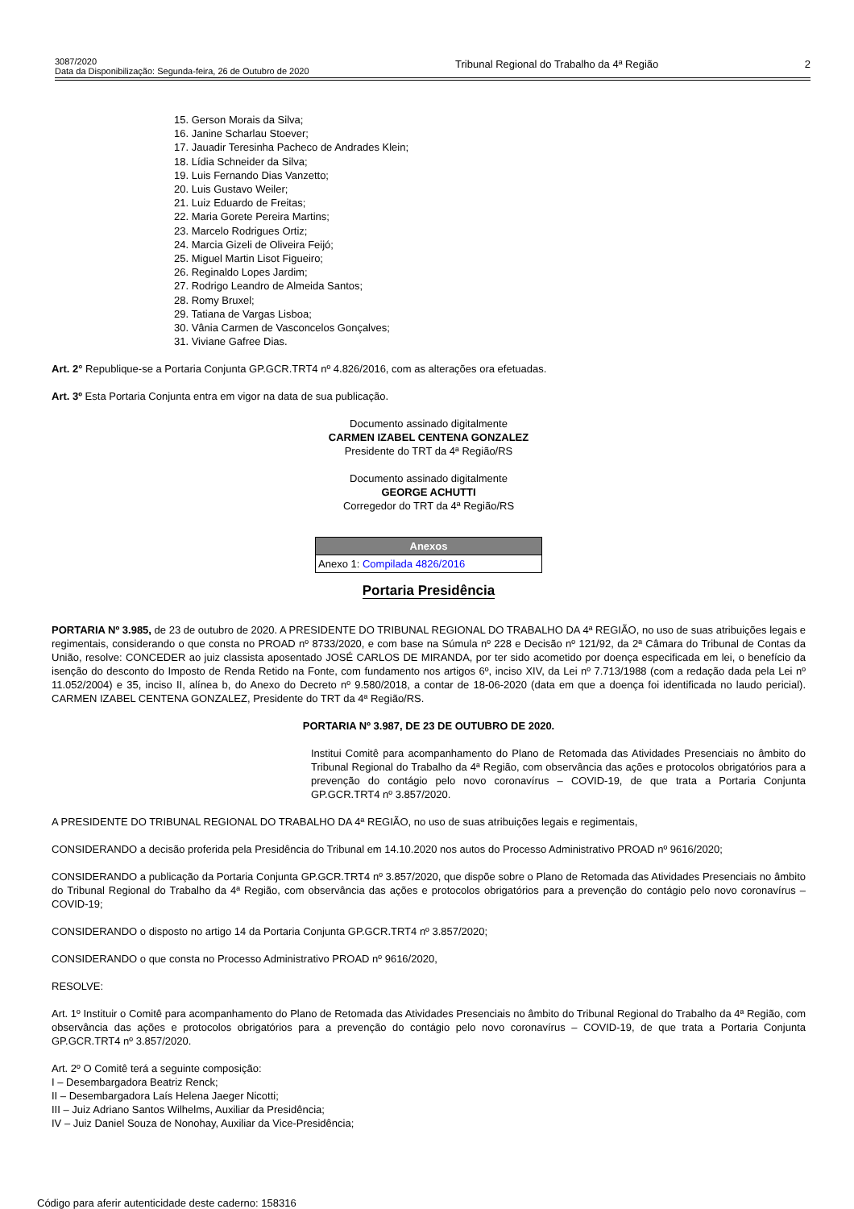3087/2020
Data da Disponibilização: Segunda-feira, 26 de Outubro de 2020
Tribunal Regional do Trabalho da 4ª Região
2
15. Gerson Morais da Silva;
16. Janine Scharlau Stoever;
17. Jauadir Teresinha Pacheco de Andrades Klein;
18. Lídia Schneider da Silva;
19. Luis Fernando Dias Vanzetto;
20. Luis Gustavo Weiler;
21. Luiz Eduardo de Freitas;
22. Maria Gorete Pereira Martins;
23. Marcelo Rodrigues Ortiz;
24. Marcia Gizeli de Oliveira Feijó;
25. Miguel Martin Lisot Figueiro;
26. Reginaldo Lopes Jardim;
27. Rodrigo Leandro de Almeida Santos;
28. Romy Bruxel;
29. Tatiana de Vargas Lisboa;
30. Vânia Carmen de Vasconcelos Gonçalves;
31. Viviane Gafree Dias.
Art. 2° Republique-se a Portaria Conjunta GP.GCR.TRT4 nº 4.826/2016, com as alterações ora efetuadas.
Art. 3º Esta Portaria Conjunta entra em vigor na data de sua publicação.
Documento assinado digitalmente
CARMEN IZABEL CENTENA GONZALEZ
Presidente do TRT da 4ª Região/RS
Documento assinado digitalmente
GEORGE ACHUTTI
Corregedor do TRT da 4ª Região/RS
| Anexos |
| --- |
| Anexo 1: Compilada 4826/2016 |
Portaria Presidência
PORTARIA Nº 3.985, de 23 de outubro de 2020. A PRESIDENTE DO TRIBUNAL REGIONAL DO TRABALHO DA 4ª REGIÃO, no uso de suas atribuições legais e regimentais, considerando o que consta no PROAD nº 8733/2020, e com base na Súmula nº 228 e Decisão nº 121/92, da 2ª Câmara do Tribunal de Contas da União, resolve: CONCEDER ao juiz classista aposentado JOSÉ CARLOS DE MIRANDA, por ter sido acometido por doença especificada em lei, o benefício da isenção do desconto do Imposto de Renda Retido na Fonte, com fundamento nos artigos 6º, inciso XIV, da Lei nº 7.713/1988 (com a redação dada pela Lei nº 11.052/2004) e 35, inciso II, alínea b, do Anexo do Decreto nº 9.580/2018, a contar de 18-06-2020 (data em que a doença foi identificada no laudo pericial). CARMEN IZABEL CENTENA GONZALEZ, Presidente do TRT da 4ª Região/RS.
PORTARIA Nº 3.987, DE 23 DE OUTUBRO DE 2020.
Institui Comitê para acompanhamento do Plano de Retomada das Atividades Presenciais no âmbito do Tribunal Regional do Trabalho da 4ª Região, com observância das ações e protocolos obrigatórios para a prevenção do contágio pelo novo coronavírus – COVID-19, de que trata a Portaria Conjunta GP.GCR.TRT4 nº 3.857/2020.
A PRESIDENTE DO TRIBUNAL REGIONAL DO TRABALHO DA 4ª REGIÃO, no uso de suas atribuições legais e regimentais,
CONSIDERANDO a decisão proferida pela Presidência do Tribunal em 14.10.2020 nos autos do Processo Administrativo PROAD nº 9616/2020;
CONSIDERANDO a publicação da Portaria Conjunta GP.GCR.TRT4 nº 3.857/2020, que dispõe sobre o Plano de Retomada das Atividades Presenciais no âmbito do Tribunal Regional do Trabalho da 4ª Região, com observância das ações e protocolos obrigatórios para a prevenção do contágio pelo novo coronavírus – COVID-19;
CONSIDERANDO o disposto no artigo 14 da Portaria Conjunta GP.GCR.TRT4 nº 3.857/2020;
CONSIDERANDO o que consta no Processo Administrativo PROAD nº 9616/2020,
RESOLVE:
Art. 1º Instituir o Comitê para acompanhamento do Plano de Retomada das Atividades Presenciais no âmbito do Tribunal Regional do Trabalho da 4ª Região, com observância das ações e protocolos obrigatórios para a prevenção do contágio pelo novo coronavírus – COVID-19, de que trata a Portaria Conjunta GP.GCR.TRT4 nº 3.857/2020.
Art. 2º O Comitê terá a seguinte composição:
I – Desembargadora Beatriz Renck;
II – Desembargadora Laís Helena Jaeger Nicotti;
III – Juiz Adriano Santos Wilhelms, Auxiliar da Presidência;
IV – Juiz Daniel Souza de Nonohay, Auxiliar da Vice-Presidência;
Código para aferir autenticidade deste caderno: 158316